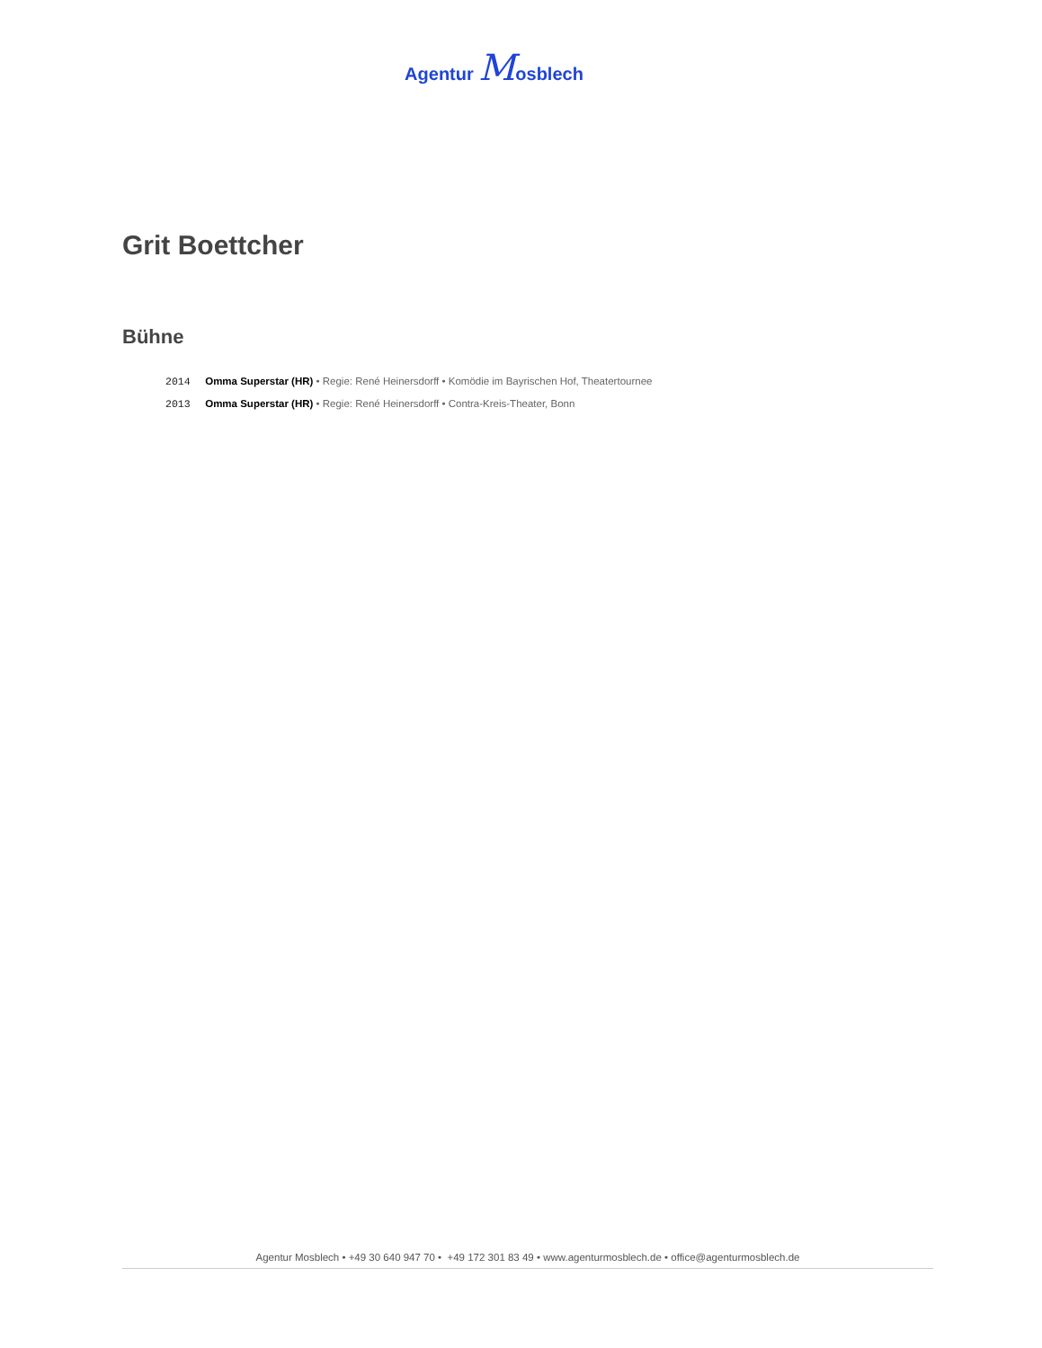Agentur Mosblech
Grit Boettcher
Bühne
2014 Omma Superstar (HR) • Regie: René Heinersdorff • Komödie im Bayrischen Hof, Theatertournee
2013 Omma Superstar (HR) • Regie: René Heinersdorff • Contra-Kreis-Theater, Bonn
Agentur Mosblech • +49 30 640 947 70 • +49 172 301 83 49 • www.agenturmosblech.de • office@agenturmosblech.de